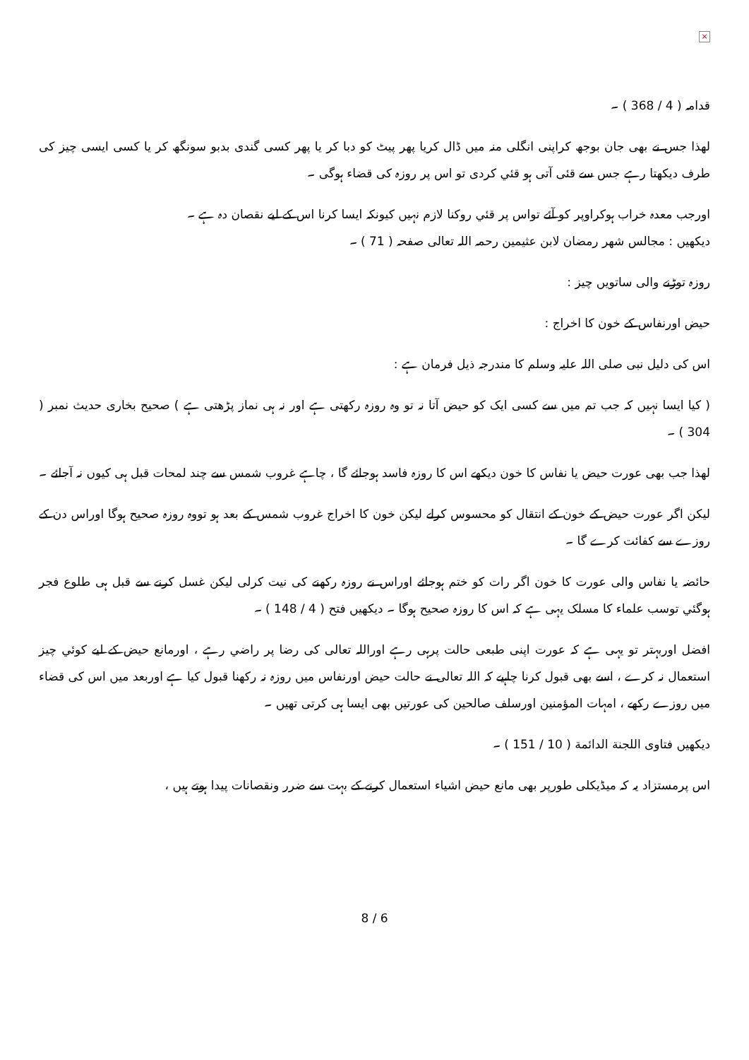×
قدامہ ( 4 / 368 ) ۔
لهذا جس نے بھی جان بوجھ کراپنی انگلی منہ میں ڈال کریا پھر پیٹ کو دبا کر یا پھر کسی گندی بدبو سونگھ کر یا کسی ایسی چیز کی طرف دیکھتا رہے جس سے قئی آتی ہو قئي کردی تو اس پر روزہ کی قضاء ہوگی ۔
اورجب معدہ خراب ہوکراوپر کو آئے تواس پر قئي روکنا لازم نہیں کیونکہ ایسا کرنا اس کے لیے نقصان دہ ہے ۔
دیکھیں : مجالس شهر رمضان لابن عثیمین رحمہ اللہ تعالی صفحہ ( 71 ) ۔
روزہ توڑنے والی ساتویں چیز :
حیض اورنفاس کے خون کا اخراج :
اس کی دلیل نبی صلی اللہ علیہ وسلم کا مندرجہ ذیل فرمان ہے :
( کیا ایسا نہیں کہ جب تم میں سے کسی ایک کو حیض آتا نہ تو وہ روزہ رکھتی ہے اور نہ ہی نماز پڑھتی ہے ) صحیح بخاری حدیث نمبر ( 304 ) ۔
لهذا جب بھی عورت حیض یا نفاس کا خون دیکھے اس کا روزہ فاسد ہوجائے گا ، چاہے غروب شمس سے چند لمحات قبل ہی کیوں نہ آجائے ۔
لیکن اگر عورت حیض کے خون کے انتقال کو محسوس کرلے لیکن خون کا اخراج غروب شمس کے بعد ہو تووہ روزہ صحیح ہوگا اوراس دن کے روزے سے کفائت کرے گا ۔
حائضہ یا نفاس والی عورت کا خون اگر رات کو ختم ہوجائے اوراس نے روزہ رکھنے کی نیت کرلی لیکن غسل کرنے سے قبل ہی طلوع فجر ہوگئي توسب علماء کا مسلک یہی ہے کہ اس کا روزہ صحیح ہوگا ۔ دیکھیں فتح ( 4 / 148 ) ۔
افضل اوربہتر تو یہی ہے کہ عورت اپنی طبعی حالت پرہی رہے اوراللہ تعالی کی رضا پر راضي رہے ، اورمانع حیض کے لیے کوئي چیز استعمال نہ کرے ، اسے بھی قبول کرنا چاہیے کہ اللہ تعالی نے حالت حیض اورنفاس میں روزہ نہ رکھنا قبول کیا ہے اوربعد میں اس کی قضاء میں روزے رکھے ، امہات المؤمنین اورسلف صالحین کی عورتیں بھی ایسا ہی کرتی تھیں ۔
دیکھیں فتاوی اللجنة الدائمة ( 10 / 151 ) ۔
اس پرمستزاد یہ کہ میڈیکلی طورپر بھی مانع حیض اشیاء استعمال کرنے کے بہت سے ضرر ونقصانات پیدا ہوتے ہیں ،
8 / 6